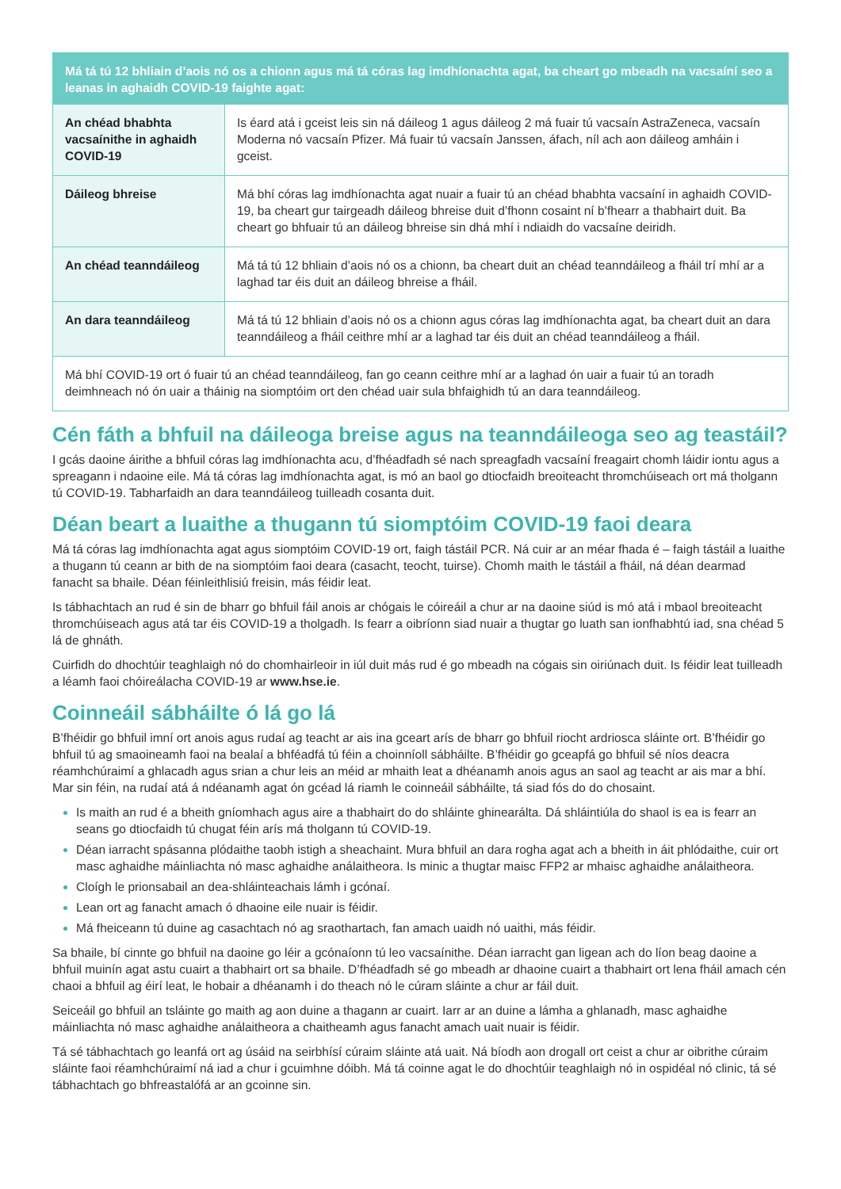| Má tá tú 12 bhliain d’aois nó os a chionn agus má tá córas lag imdhíonachta agat, ba cheart go mbeadh na vacsaíní seo a leanas in aghaidh COVID-19 faighte agat: | |
| --- | --- |
| An chéad bhabhta vacsaínithe in aghaidh COVID-19 | Is éard atá i gceist leis sin ná dáileog 1 agus dáileog 2 má fuair tú vacsaín AstraZeneca, vacsaín Moderna nó vacsaín Pfizer. Má fuair tú vacsaín Janssen, áfach, níl ach aon dáileog amháin i gceist. |
| Dáileog bhreise | Má bhí córas lag imdhíonachta agat nuair a fuair tú an chéad bhabhta vacsaíní in aghaidh COVID-19, ba cheart gur tairgeadh dáileog bhreise duit d’fhonn cosaint ní b’fhearr a thabhairt duit. Ba cheart go bhfuair tú an dáileog bhreise sin dhá mhí i ndiaidh do vacsaíne deiridh. |
| An chéad teanndáileog | Má tá tú 12 bhliain d’aois nó os a chionn, ba cheart duit an chéad teanndáileog a fháil trí mhí ar a laghad tar éis duit an dáileog bhreise a fháil. |
| An dara teanndáileog | Má tá tú 12 bhliain d’aois nó os a chionn agus córas lag imdhíonachta agat, ba cheart duit an dara teanndáileog a fháil ceithre mhí ar a laghad tar éis duit an chéad teanndáileog a fháil. |
| Má bhí COVID-19 ort ó fuair tú an chéad teanndáileog, fan go ceann ceithre mhí ar a laghad ón uair a fuair tú an toradh deimhneach nó ón uair a tháinig na siomptóim ort den chéad uair sula bhfaighidh tú an dara teanndáileog. | |
Cén fáth a bhfuil na dáileoga breise agus na teanndáileoga seo ag teastáil?
I gcás daoine áirithe a bhfuil córas lag imdhíonachta acu, d’fhéadfadh sé nach spreagfadh vacsaíní freagairt chomh láidir iontu agus a spreagann i ndaoine eile. Má tá córas lag imdhíonachta agat, is mó an baol go dtiocfaidh breoiteacht thromchúiseach ort má tholgann tú COVID-19. Tabharfaidh an dara teanndáileog tuilleadh cosanta duit.
Déan beart a luaithe a thugann tú siomptóim COVID-19 faoi deara
Má tá córas lag imdhíonachta agat agus siomptóim COVID-19 ort, faigh tástáil PCR. Ná cuir ar an méar fhada é – faigh tástáil a luaithe a thugann tú ceann ar bith de na siomptóim faoi deara (casacht, teocht, tuirse). Chomh maith le tástáil a fháil, ná déan dearmad fanacht sa bhaile. Déan féinleithlisiú freisin, más féidir leat.
Is tábhachtach an rud é sin de bharr go bhfuil fáil anois ar chógais le cóireáil a chur ar na daoine siúd is mó atá i mbaol breoiteacht thromchúiseach agus atá tar éis COVID-19 a tholgadh. Is fearr a oibríonn siad nuair a thugtar go luath san ionfhabhtú iad, sna chéad 5 lá de ghnáth.
Cuirfidh do dhochtúir teaghlaigh nó do chomhairleoir in iúl duit más rud é go mbeadh na cógais sin oiriúnach duit. Is féidir leat tuilleadh a léamh faoi chóireálacha COVID-19 ar www.hse.ie.
Coinneáil sábháilte ó lá go lá
B’fhéidir go bhfuil imní ort anois agus rudaí ag teacht ar ais ina gceart arís de bharr go bhfuil riocht ardriosca sláinte ort. B’fhéidir go bhfuil tú ag smaoineamh faoi na bealaí a bhféadfá tú féin a choinníoll sábháilte. B’fhéidir go gceapfá go bhfuil sé níos deacra réamhchúraimí a ghlacadh agus srian a chur leis an méid ar mhaith leat a dhéanamh anois agus an saol ag teacht ar ais mar a bhí. Mar sin féin, na rudaí atá á ndéanamh agat ón gcéad lá riamh le coinneáil sábháilte, tá siad fós do do chosaint.
Is maith an rud é a bheith gníomhach agus aire a thabhairt do do shláinte ghinearálta. Dá shláintiúla do shaol is ea is fearr an seans go dtiocfaidh tú chugat féin arís má tholgann tú COVID-19.
Déan iarracht spásanna plódaithe taobh istigh a sheachaint. Mura bhfuil an dara rogha agat ach a bheith in áit phlódaithe, cuir ort masc aghaidhe máinliachta nó masc aghaidhe análaitheora. Is minic a thugtar maisc FFP2 ar mhaisc aghaidhe análaitheora.
Cloígh le prionsabail an dea-shláinteachais lámh i gcónaí.
Lean ort ag fanacht amach ó dhaoine eile nuair is féidir.
Má fheiceann tú duine ag casachtach nó ag sraothartach, fan amach uaidh nó uaithi, más féidir.
Sa bhaile, bí cinnte go bhfuil na daoine go léir a gcónaíonn tú leo vacsaínithe. Déan iarracht gan ligean ach do líon beag daoine a bhfuil muinín agat astu cuairt a thabhairt ort sa bhaile. D’fhéadfadh sé go mbeadh ar dhaoine cuairt a thabhairt ort lena fháil amach cén chaoi a bhfuil ag éirí leat, le hobair a dhéanamh i do theach nó le cúram sláinte a chur ar fáil duit.
Seiceáil go bhfuil an tsláinte go maith ag aon duine a thagann ar cuairt. Iarr ar an duine a lámha a ghlanadh, masc aghaidhe máinliachta nó masc aghaidhe análaitheora a chaitheamh agus fanacht amach uait nuair is féidir.
Tá sé tábhachtach go leanfá ort ag úsáid na seirbhísí cúraim sláinte atá uait. Ná bíodh aon drogall ort ceist a chur ar oibrithe cúraim sláinte faoi réamhchúraimí ná iad a chur i gcuimhne dóibh. Má tá coinne agat le do dhochtúir teaghlaigh nó in ospidéal nó clinic, tá sé tábhachtach go bhfreastalófá ar an gcoinne sin.